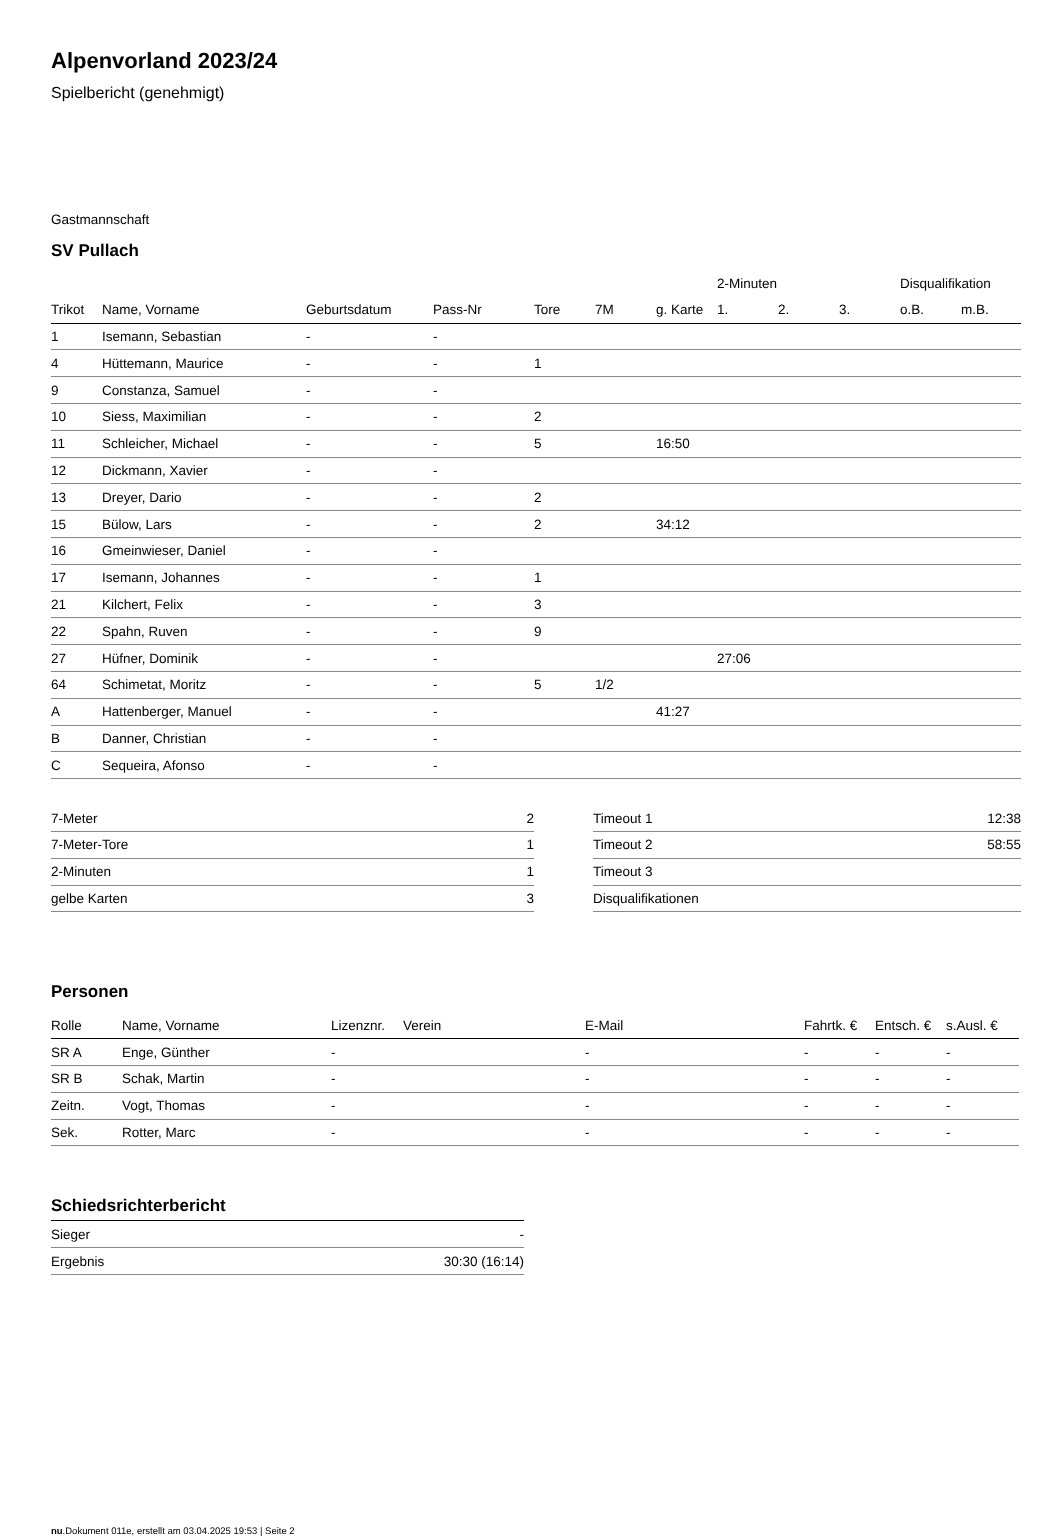Alpenvorland 2023/24
Spielbericht (genehmigt)
Gastmannschaft
SV Pullach
| | | | | | | | 2-Minuten | | | Disqualifikation | |
| Trikot | Name, Vorname | Geburtsdatum | Pass-Nr | Tore | 7M | g. Karte | 1. | 2. | 3. | o.B. | m.B. |
| 1 | Isemann, Sebastian | - | - | | | | | | | | |
| 4 | Hüttemann, Maurice | - | - | 1 | | | | | | | |
| 9 | Constanza, Samuel | - | - | | | | | | | | |
| 10 | Siess, Maximilian | - | - | 2 | | | | | | | |
| 11 | Schleicher, Michael | - | - | 5 | | 16:50 | | | | | |
| 12 | Dickmann, Xavier | - | - | | | | | | | | |
| 13 | Dreyer, Dario | - | - | 2 | | | | | | | |
| 15 | Bülow, Lars | - | - | 2 | | 34:12 | | | | | |
| 16 | Gmeinwieser, Daniel | - | - | | | | | | | | |
| 17 | Isemann, Johannes | - | - | 1 | | | | | | | |
| 21 | Kilchert, Felix | - | - | 3 | | | | | | | |
| 22 | Spahn, Ruven | - | - | 9 | | | | | | | |
| 27 | Hüfner, Dominik | - | - | | | | 27:06 | | | | |
| 64 | Schimetat, Moritz | - | - | 5 | 1/2 | | | | | | |
| A | Hattenberger, Manuel | - | - | | | 41:27 | | | | | |
| B | Danner, Christian | - | - | | | | | | | | |
| C | Sequeira, Afonso | - | - | | | | | | | | |
| 7-Meter | 2 |
| 7-Meter-Tore | 1 |
| 2-Minuten | 1 |
| gelbe Karten | 3 |
| Timeout 1 | 12:38 |
| Timeout 2 | 58:55 |
| Timeout 3 | |
| Disqualifikationen | |
Personen
| Rolle | Name, Vorname | Lizenznr. | Verein | E-Mail | Fahrtk. € | Entsch. € | s.Ausl. € |
| --- | --- | --- | --- | --- | --- | --- | --- |
| SR A | Enge, Günther | - | | - | - | - | - |
| SR B | Schak, Martin | - | | - | - | - | - |
| Zeitn. | Vogt, Thomas | - | | - | - | - | - |
| Sek. | Rotter, Marc | - | | - | - | - | - |
Schiedsrichterbericht
| Sieger | - |
| Ergebnis | 30:30 (16:14) |
nu.Dokument 011e, erstellt am 03.04.2025 19:53 | Seite 2